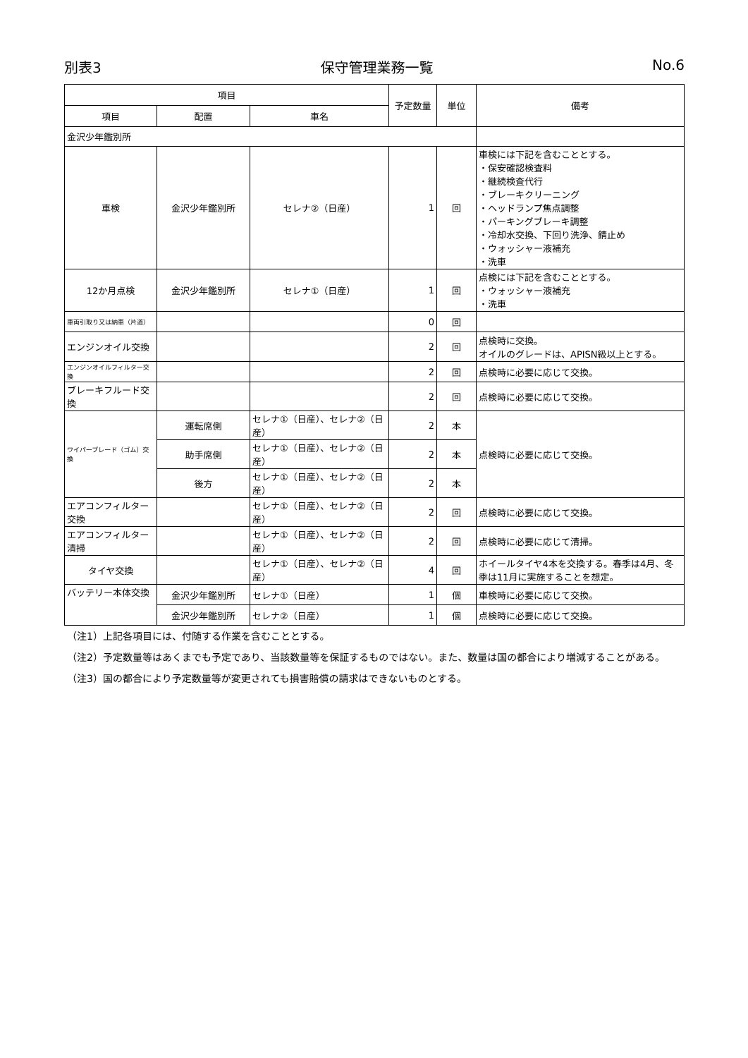別表3 保守管理業務一覧 No.6
| 項目 | | | 予定数量 | 単位 | 備考 |
| --- | --- | --- | --- | --- | --- |
| 項目 | 配置 | 車名 | | | |
| 金沢少年鑑別所 | | | | | |
| 車検 | 金沢少年鑑別所 | セレナ②（日産） | 1 | 回 | 車検には下記を含むこととする。 ・保安確認検査料 ・継続検査代行 ・ブレーキクリーニング ・ヘッドランプ焦点調整 ・パーキングブレーキ調整 ・冷却水交換、下回り洗浄、錆止め ・ウォッシャー液補充 ・洗車 |
| 12か月点検 | 金沢少年鑑別所 | セレナ①（日産） | 1 | 回 | 点検には下記を含むこととする。 ・ウォッシャー液補充 ・洗車 |
| 車両引取り又は納車（片道） | | | 0 | 回 | |
| エンジンオイル交換 | | | 2 | 回 | 点検時に交換。 オイルのグレードは、APISN級以上とする。 |
| エンジンオイルフィルター交換 | | | 2 | 回 | 点検時に必要に応じて交換。 |
| ブレーキフルード交換 | | | 2 | 回 | 点検時に必要に応じて交換。 |
| ワイパーブレード（ゴム）交換 | 運転席側 | セレナ①（日産）、セレナ②（日産） | 2 | 本 | 点検時に必要に応じて交換。 |
| | 助手席側 | セレナ①（日産）、セレナ②（日産） | 2 | 本 | |
| | 後方 | セレナ①（日産）、セレナ②（日産） | 2 | 本 | |
| エアコンフィルター交換 | | セレナ①（日産）、セレナ②（日産） | 2 | 回 | 点検時に必要に応じて交換。 |
| エアコンフィルター清掃 | | セレナ①（日産）、セレナ②（日産） | 2 | 回 | 点検時に必要に応じて清掃。 |
| タイヤ交換 | | セレナ①（日産）、セレナ②（日産） | 4 | 回 | ホイールタイヤ4本を交換する。春季は4月、冬季は11月に実施することを想定。 |
| バッテリー本体交換 | 金沢少年鑑別所 | セレナ①（日産） | 1 | 個 | 車検時に必要に応じて交換。 |
| | 金沢少年鑑別所 | セレナ②（日産） | 1 | 個 | 点検時に必要に応じて交換。 |
（注1）上記各項目には、付随する作業を含むこととする。
（注2）予定数量等はあくまでも予定であり、当該数量等を保証するものではない。また、数量は国の都合により増減することがある。
（注3）国の都合により予定数量等が変更されても損害賠償の請求はできないものとする。